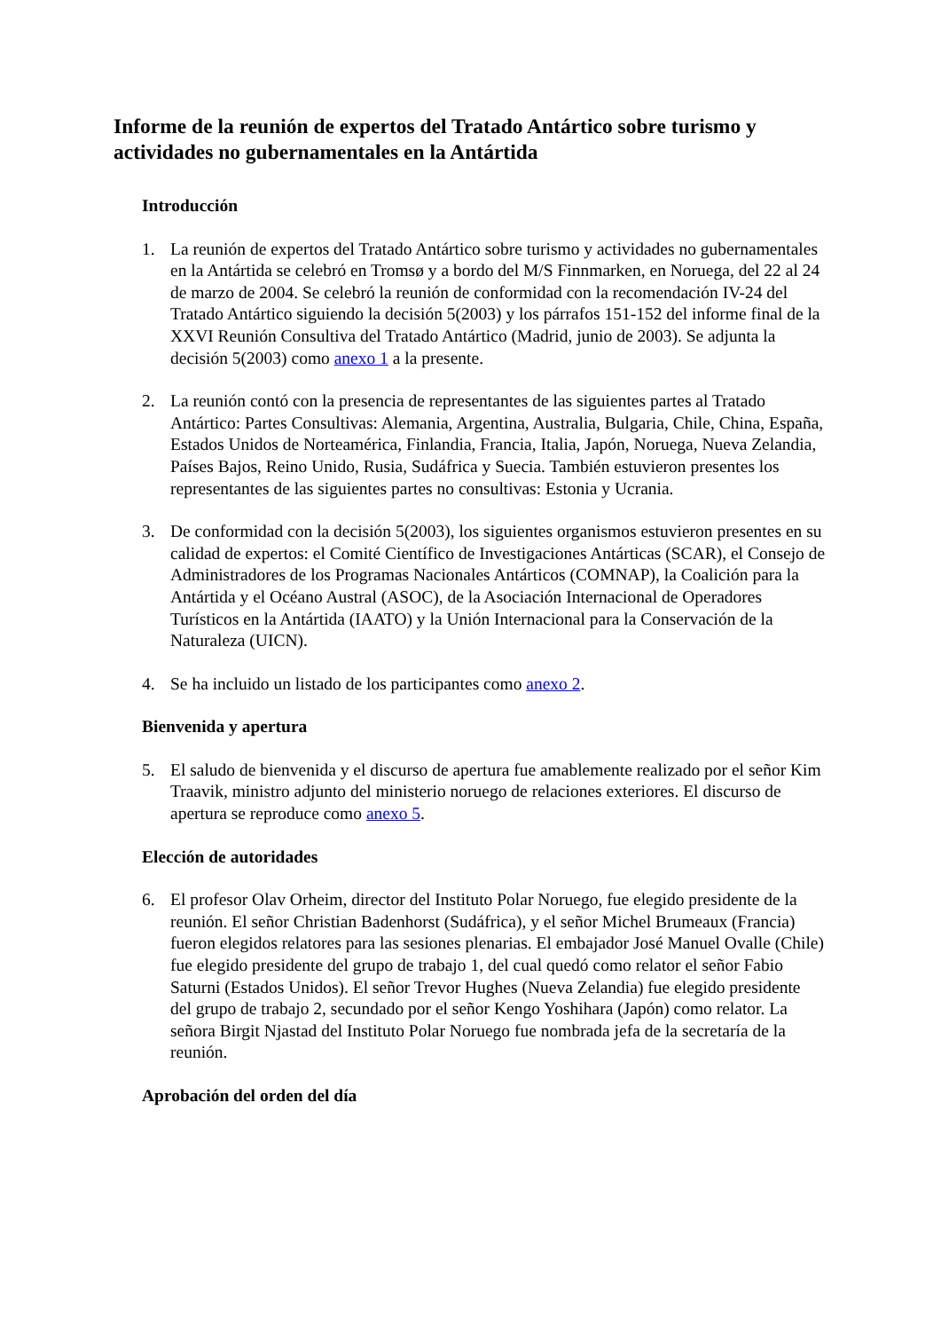Informe de la reunión de expertos del Tratado Antártico sobre turismo y actividades no gubernamentales en la Antártida
Introducción
1. La reunión de expertos del Tratado Antártico sobre turismo y actividades no gubernamentales en la Antártida se celebró en Tromsø y a bordo del M/S Finnmarken, en Noruega, del 22 al 24 de marzo de 2004. Se celebró la reunión de conformidad con la recomendación IV-24 del Tratado Antártico siguiendo la decisión 5(2003) y los párrafos 151-152 del informe final de la XXVI Reunión Consultiva del Tratado Antártico (Madrid, junio de 2003). Se adjunta la decisión 5(2003) como anexo 1 a la presente.
2. La reunión contó con la presencia de representantes de las siguientes partes al Tratado Antártico: Partes Consultivas: Alemania, Argentina, Australia, Bulgaria, Chile, China, España, Estados Unidos de Norteamérica, Finlandia, Francia, Italia, Japón, Noruega, Nueva Zelandia, Países Bajos, Reino Unido, Rusia, Sudáfrica y Suecia. También estuvieron presentes los representantes de las siguientes partes no consultivas: Estonia y Ucrania.
3. De conformidad con la decisión 5(2003), los siguientes organismos estuvieron presentes en su calidad de expertos: el Comité Científico de Investigaciones Antárticas (SCAR), el Consejo de Administradores de los Programas Nacionales Antárticos (COMNAP), la Coalición para la Antártida y el Océano Austral (ASOC), de la Asociación Internacional de Operadores Turísticos en la Antártida (IAATO) y la Unión Internacional para la Conservación de la Naturaleza (UICN).
4. Se ha incluido un listado de los participantes como anexo 2.
Bienvenida y apertura
5. El saludo de bienvenida y el discurso de apertura fue amablemente realizado por el señor Kim Traavik, ministro adjunto del ministerio noruego de relaciones exteriores. El discurso de apertura se reproduce como anexo 5.
Elección de autoridades
6. El profesor Olav Orheim, director del Instituto Polar Noruego, fue elegido presidente de la reunión. El señor Christian Badenhorst (Sudáfrica), y el señor Michel Brumeaux (Francia) fueron elegidos relatores para las sesiones plenarias. El embajador José Manuel Ovalle (Chile) fue elegido presidente del grupo de trabajo 1, del cual quedó como relator el señor Fabio Saturni (Estados Unidos). El señor Trevor Hughes (Nueva Zelandia) fue elegido presidente del grupo de trabajo 2, secundado por el señor Kengo Yoshihara (Japón) como relator. La señora Birgit Njastad del Instituto Polar Noruego fue nombrada jefa de la secretaría de la reunión.
Aprobación del orden del día